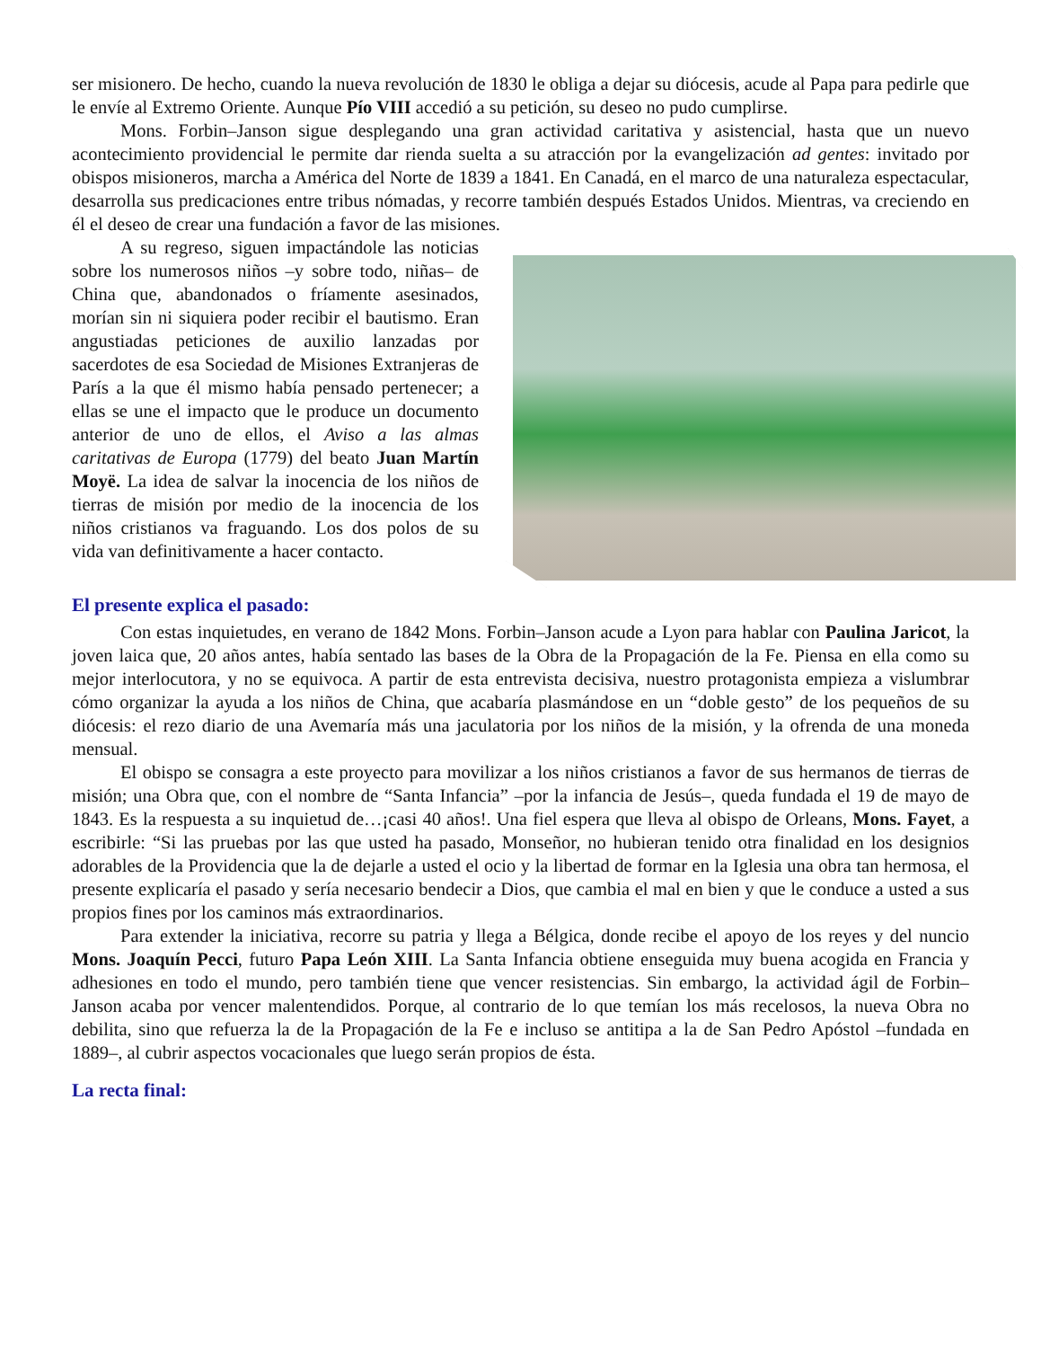ser misionero. De hecho, cuando la nueva revolución de 1830 le obliga a dejar su diócesis, acude al Papa para pedirle que le envíe al Extremo Oriente. Aunque Pío VIII accedió a su petición, su deseo no pudo cumplirse.
Mons. Forbin–Janson sigue desplegando una gran actividad caritativa y asistencial, hasta que un nuevo acontecimiento providencial le permite dar rienda suelta a su atracción por la evangelización ad gentes: invitado por obispos misioneros, marcha a América del Norte de 1839 a 1841. En Canadá, en el marco de una naturaleza espectacular, desarrolla sus predicaciones entre tribus nómadas, y recorre también después Estados Unidos. Mientras, va creciendo en él el deseo de crear una fundación a favor de las misiones.
A su regreso, siguen impactándole las noticias sobre los numerosos niños –y sobre todo, niñas– de China que, abandonados o fríamente asesinados, morían sin ni siquiera poder recibir el bautismo. Eran angustiadas peticiones de auxilio lanzadas por sacerdotes de esa Sociedad de Misiones Extranjeras de París a la que él mismo había pensado pertenecer; a ellas se une el impacto que le produce un documento anterior de uno de ellos, el Aviso a las almas caritativas de Europa (1779) del beato Juan Martín Moyë. La idea de salvar la inocencia de los niños de tierras de misión por medio de la inocencia de los niños cristianos va fraguando. Los dos polos de su vida van definitivamente a hacer contacto.
El presente explica el pasado:
Con estas inquietudes, en verano de 1842 Mons. Forbin–Janson acude a Lyon para hablar con Paulina Jaricot, la joven laica que, 20 años antes, había sentado las bases de la Obra de la Propagación de la Fe. Piensa en ella como su mejor interlocutora, y no se equivoca. A partir de esta entrevista decisiva, nuestro protagonista empieza a vislumbrar cómo organizar la ayuda a los niños de China, que acabaría plasmándose en un “doble gesto” de los pequeños de su diócesis: el rezo diario de una Avemaría más una jaculatoria por los niños de la misión, y la ofrenda de una moneda mensual.
El obispo se consagra a este proyecto para movilizar a los niños cristianos a favor de sus hermanos de tierras de misión; una Obra que, con el nombre de “Santa Infancia” –por la infancia de Jesús–, queda fundada el 19 de mayo de 1843. Es la respuesta a su inquietud de…¡casi 40 años!. Una fiel espera que lleva al obispo de Orleans, Mons. Fayet, a escribirle: “Si las pruebas por las que usted ha pasado, Monseñor, no hubieran tenido otra finalidad en los designios adorables de la Providencia que la de dejarle a usted el ocio y la libertad de formar en la Iglesia una obra tan hermosa, el presente explicaría el pasado y sería necesario bendecir a Dios, que cambia el mal en bien y que le conduce a usted a sus propios fines por los caminos más extraordinarios.
Para extender la iniciativa, recorre su patria y llega a Bélgica, donde recibe el apoyo de los reyes y del nuncio Mons. Joaquín Pecci, futuro Papa León XIII. La Santa Infancia obtiene enseguida muy buena acogida en Francia y adhesiones en todo el mundo, pero también tiene que vencer resistencias. Sin embargo, la actividad ágil de Forbin–Janson acaba por vencer malentendidos. Porque, al contrario de lo que temían los más recelosos, la nueva Obra no debilita, sino que refuerza la de la Propagación de la Fe e incluso se antitipa a la de San Pedro Apóstol –fundada en 1889–, al cubrir aspectos vocacionales que luego serán propios de ésta.
La recta final: